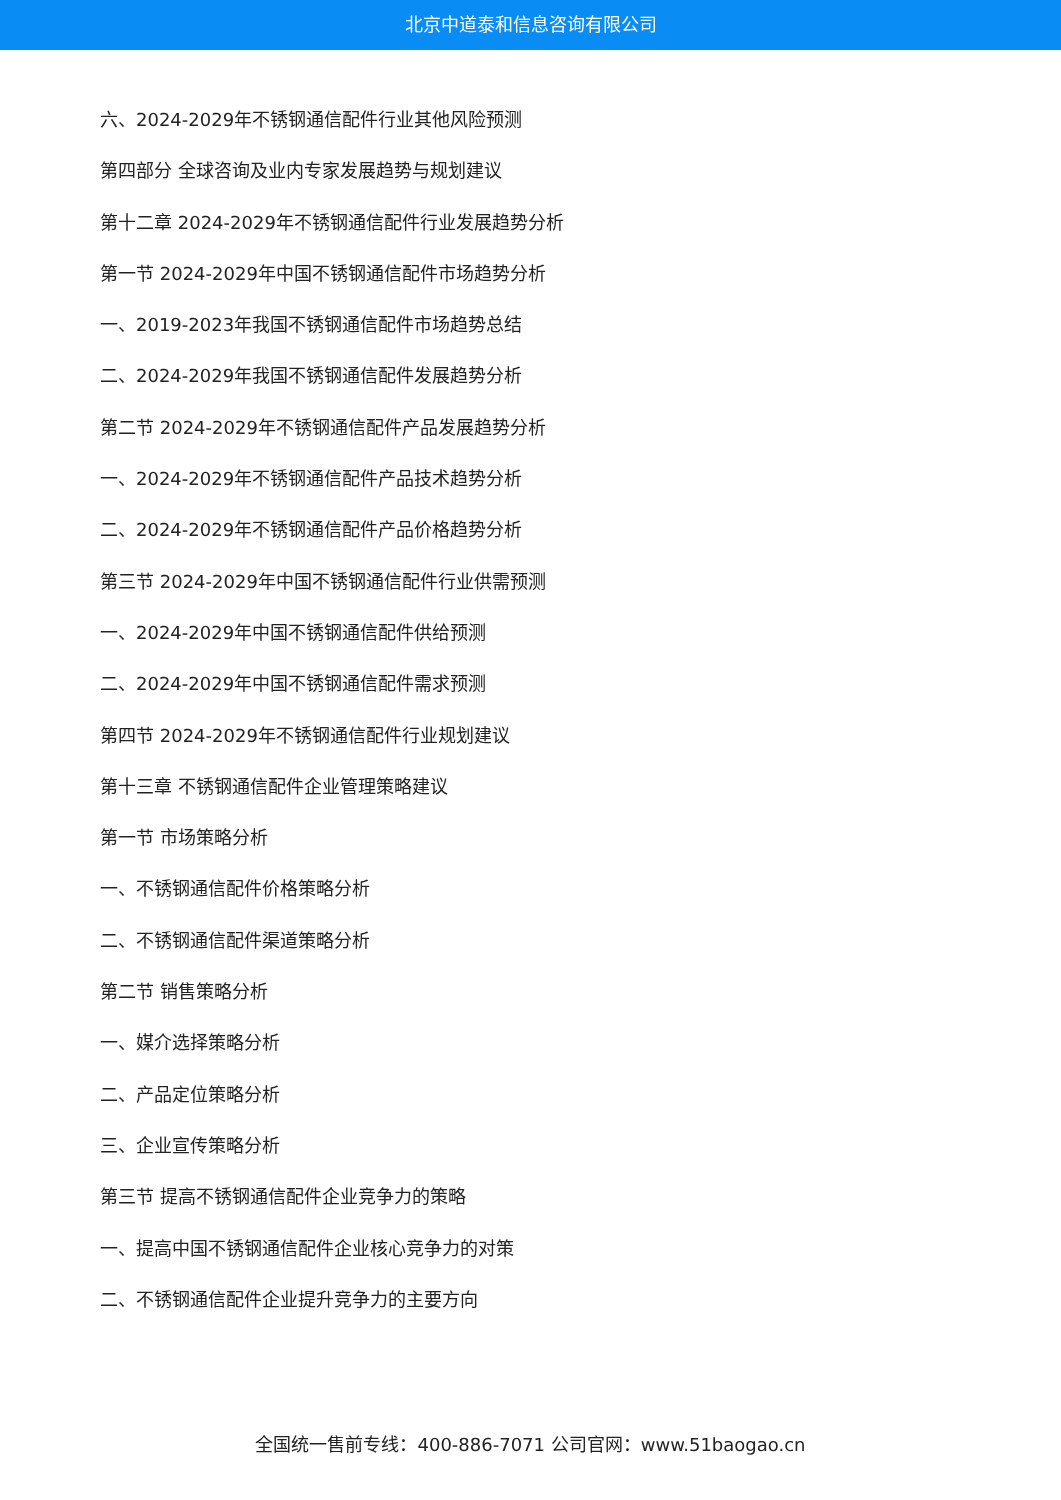北京中道泰和信息咨询有限公司
六、2024-2029年不锈钢通信配件行业其他风险预测
第四部分 全球咨询及业内专家发展趋势与规划建议
第十二章 2024-2029年不锈钢通信配件行业发展趋势分析
第一节 2024-2029年中国不锈钢通信配件市场趋势分析
一、2019-2023年我国不锈钢通信配件市场趋势总结
二、2024-2029年我国不锈钢通信配件发展趋势分析
第二节 2024-2029年不锈钢通信配件产品发展趋势分析
一、2024-2029年不锈钢通信配件产品技术趋势分析
二、2024-2029年不锈钢通信配件产品价格趋势分析
第三节 2024-2029年中国不锈钢通信配件行业供需预测
一、2024-2029年中国不锈钢通信配件供给预测
二、2024-2029年中国不锈钢通信配件需求预测
第四节 2024-2029年不锈钢通信配件行业规划建议
第十三章 不锈钢通信配件企业管理策略建议
第一节 市场策略分析
一、不锈钢通信配件价格策略分析
二、不锈钢通信配件渠道策略分析
第二节 销售策略分析
一、媒介选择策略分析
二、产品定位策略分析
三、企业宣传策略分析
第三节 提高不锈钢通信配件企业竞争力的策略
一、提高中国不锈钢通信配件企业核心竞争力的对策
二、不锈钢通信配件企业提升竞争力的主要方向
全国统一售前专线：400-886-7071 公司官网：www.51baogao.cn